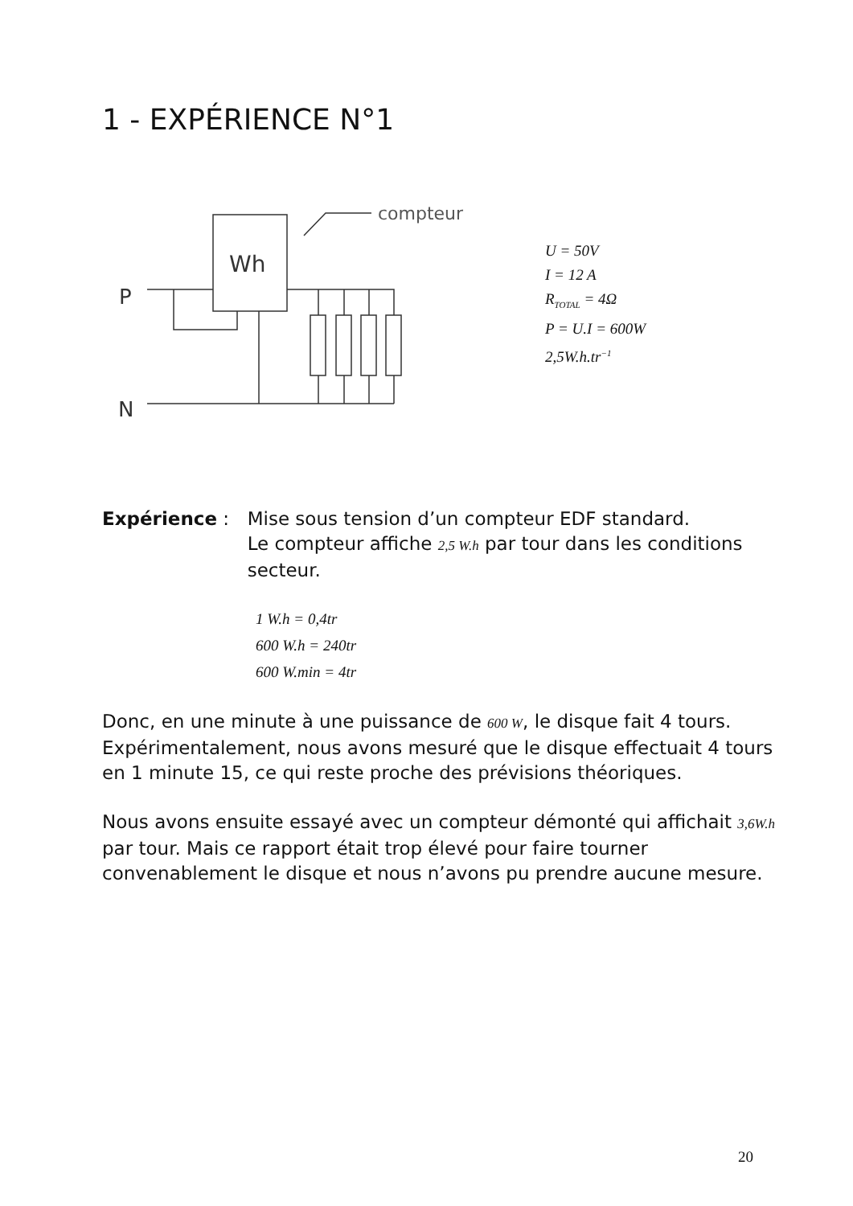1 - EXPÉRIENCE N°1
Wh
P
N
compteur
U = 50V
I = 12 A
R<sub>TOTAL</sub> = 4Ω
P = U.I = 600W
2,5W.h.tr<sup>−1</sup>
Expérience : Mise sous tension d’un compteur EDF standard.
Le compteur affiche 2,5 W.h par tour dans les conditions secteur.
1 W.h = 0,4tr
600 W.h = 240tr
600 W.min = 4tr
Donc, en une minute à une puissance de 600 W, le disque fait 4 tours. Expérimentalement, nous avons mesuré que le disque effectuait 4 tours en 1 minute 15, ce qui reste proche des prévisions théoriques.
Nous avons ensuite essayé avec un compteur démonté qui affichait 3,6W.h par tour. Mais ce rapport était trop élevé pour faire tourner convenablement le disque et nous n’avons pu prendre aucune mesure.
20